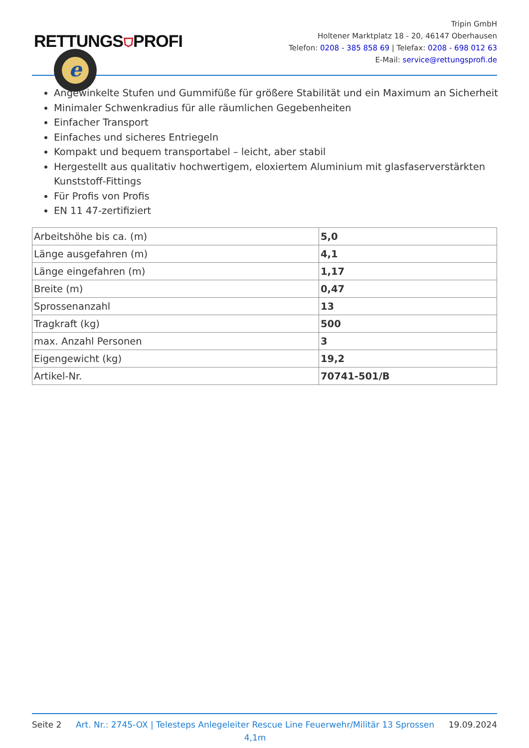RETTUNGS⛉PROFI
e
Tripin GmbH
Holtener Marktplatz 18 - 20, 46147 Oberhausen
Telefon: 0208 - 385 858 69 | Telefax: 0208 - 698 012 63
E-Mail: service@rettungsprofi.de
Angewinkelte Stufen und Gummifüße für größere Stabilität und ein Maximum an Sicherheit
Minimaler Schwenkradius für alle räumlichen Gegebenheiten
Einfacher Transport
Einfaches und sicheres Entriegeln
Kompakt und bequem transportabel – leicht, aber stabil
Hergestellt aus qualitativ hochwertigem, eloxiertem Aluminium mit glasfaserverstärkten Kunststoff-Fittings
Für Profis von Profis
EN 11 47-zertifiziert
| Arbeitshöhe bis ca. (m) | 5,0 |
| Länge ausgefahren (m) | 4,1 |
| Länge eingefahren (m) | 1,17 |
| Breite (m) | 0,47 |
| Sprossenanzahl | 13 |
| Tragkraft (kg) | 500 |
| max. Anzahl Personen | 3 |
| Eigengewicht (kg) | 19,2 |
| Artikel-Nr. | 70741-501/B |
Seite 2 Art. Nr.: 2745-OX | Telesteps Anlegeleiter Rescue Line Feuerwehr/Militär 13 Sprossen 4,1m 19.09.2024